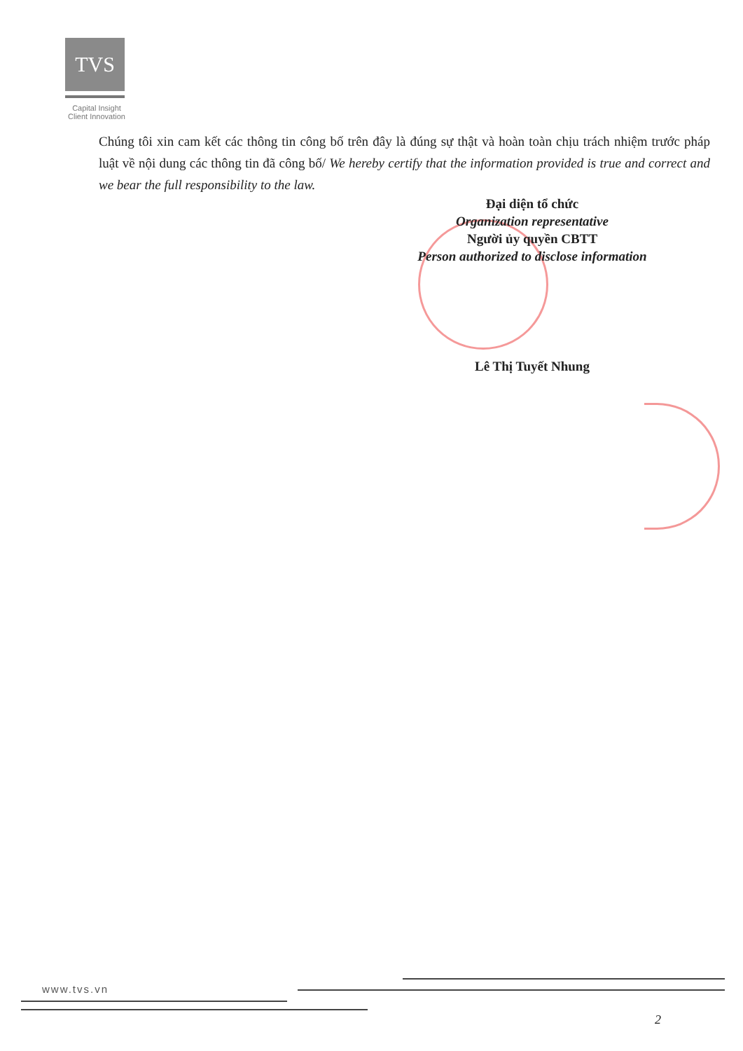TVS
Capital Insight
Client Innovation
Chúng tôi xin cam kết các thông tin công bố trên đây là đúng sự thật và hoàn toàn chịu trách nhiệm trước pháp luật về nội dung các thông tin đã công bố/ We hereby certify that the information provided is true and correct and we bear the full responsibility to the law.
Đại diện tổ chức
Organization representative
Người ủy quyền CBTT
Person authorized to disclose information
Lê Thị Tuyết Nhung
www.tvs.vn
2